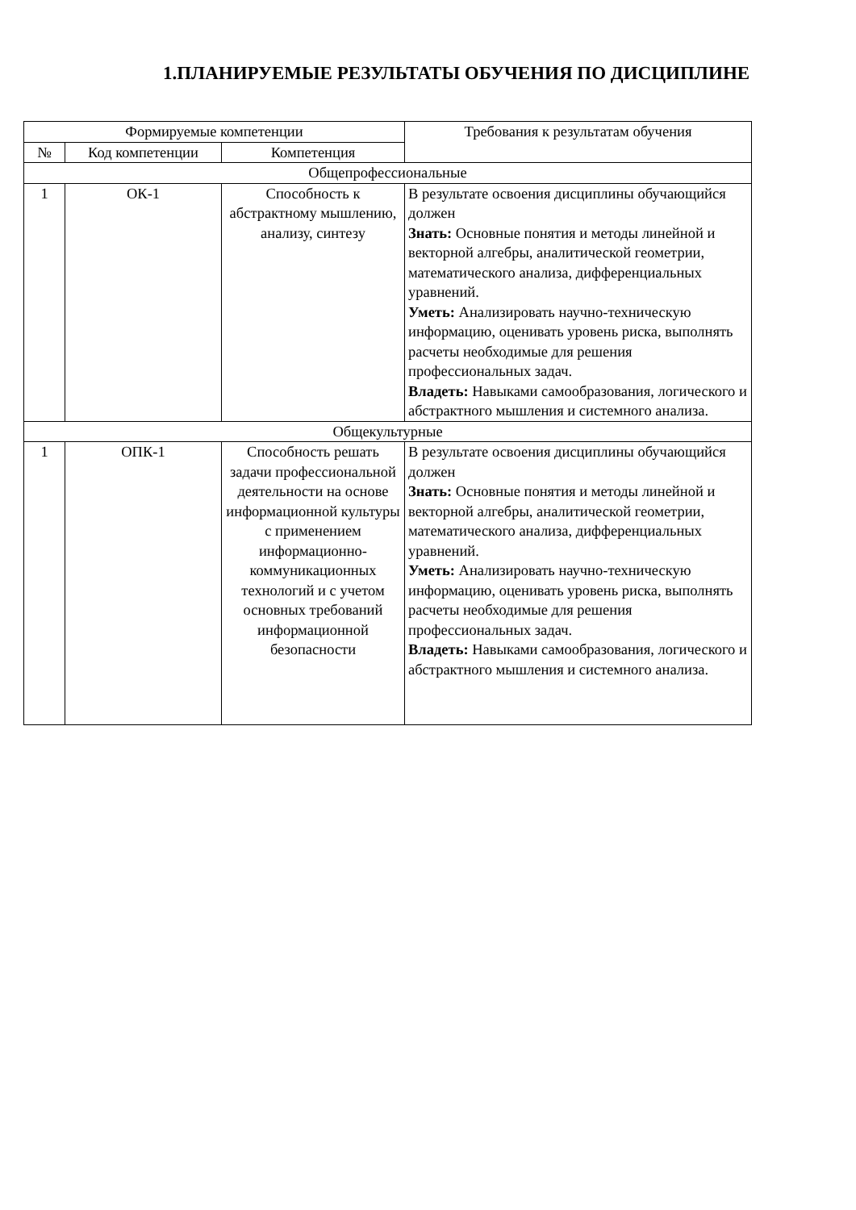1.ПЛАНИРУЕМЫЕ РЕЗУЛЬТАТЫ ОБУЧЕНИЯ ПО ДИСЦИПЛИНЕ
| Формируемые компетенции | | | Требования к результатам обучения |
| --- | --- | --- | --- |
| № | Код компетенции | Компетенция | |
| Общепрофессиональные | | | |
| 1 | ОК-1 | Способность к абстрактному мышлению, анализу, синтезу | В результате освоения дисциплины обучающийся должен Знать: Основные понятия и методы линейной и векторной алгебры, аналитической геометрии, математического анализа, дифференциальных уравнений. Уметь: Анализировать научно-техническую информацию, оценивать уровень риска, выполнять расчеты необходимые для решения профессиональных задач. Владеть: Навыками самообразования, логического и абстрактного мышления и системного анализа. |
| Общекультурные | | | |
| 1 | ОПК-1 | Способность решать задачи профессиональной деятельности на основе информационной культуры с применением информационно-коммуникационных технологий и с учетом основных требований информационной безопасности | В результате освоения дисциплины обучающийся должен Знать: Основные понятия и методы линейной и векторной алгебры, аналитической геометрии, математического анализа, дифференциальных уравнений. Уметь: Анализировать научно-техническую информацию, оценивать уровень риска, выполнять расчеты необходимые для решения профессиональных задач. Владеть: Навыками самообразования, логического и абстрактного мышления и системного анализа. |